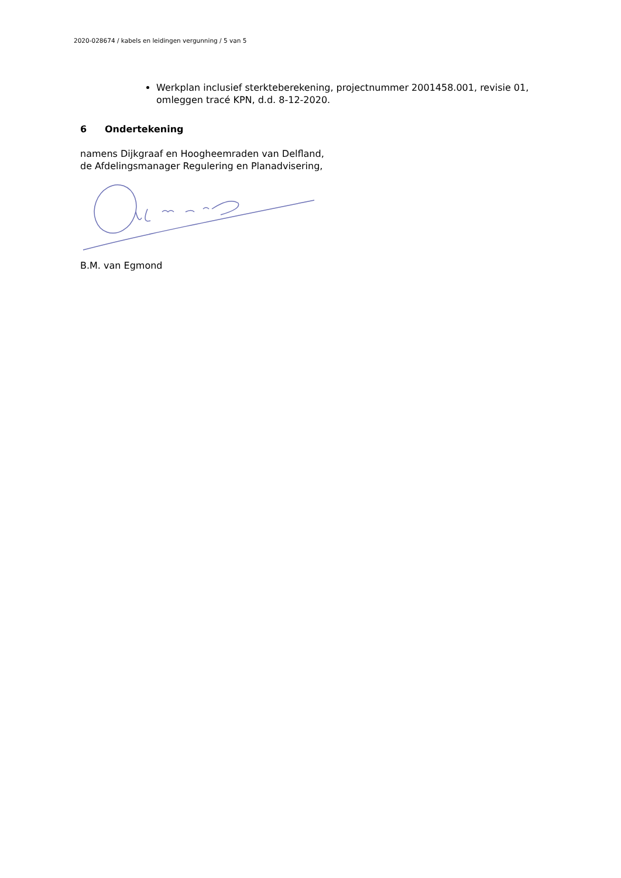2020-028674 / kabels en leidingen vergunning / 5 van 5
Werkplan inclusief sterkteberekening, projectnummer 2001458.001, revisie 01, omleggen tracé KPN, d.d. 8-12-2020.
6 Ondertekening
namens Dijkgraaf en Hoogheemraden van Delfland,
de Afdelingsmanager Regulering en Planadvisering,
B.M. van Egmond